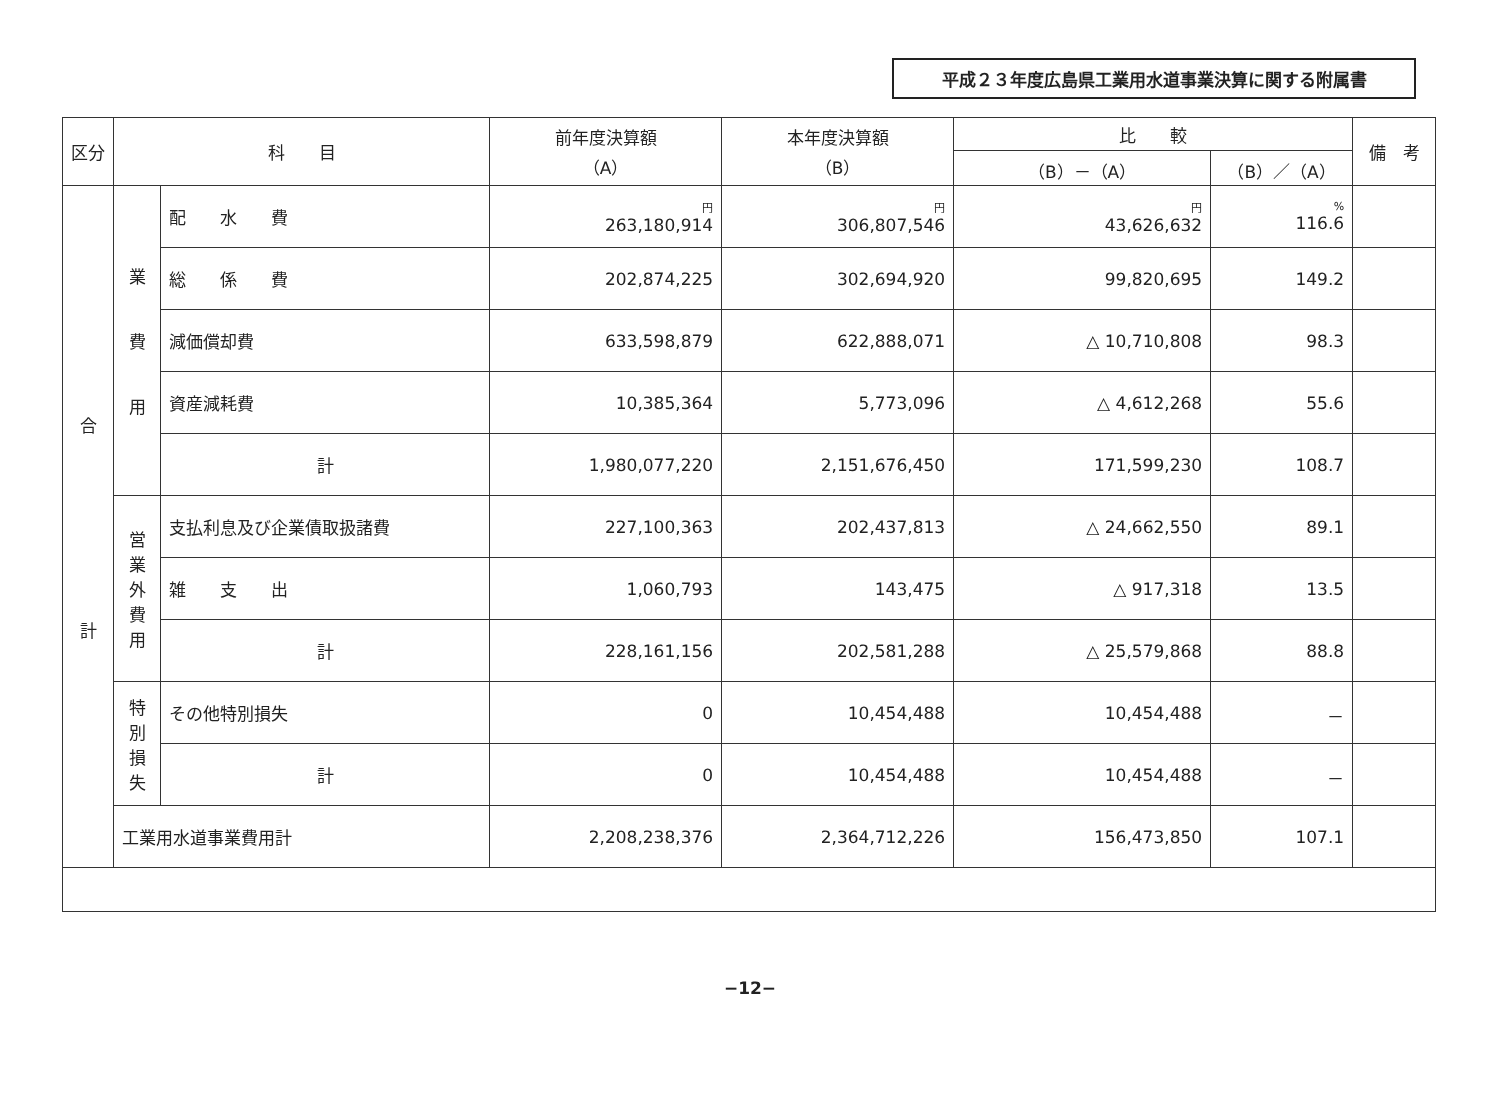平成２３年度広島県工業用水道事業決算に関する附属書
| 区分 | 科 目 | | 前年度決算額 （A） | 本年度決算額 （B） | 比 較 | | 備 考 |
| --- | --- | --- | --- | --- | --- | --- | --- |
| | | | | | （B）－（A） | （B）／（A） | |
| 合 計 | 業 費 用 | 配 水 費 | 円 263,180,914 | 円 306,807,546 | 円 43,626,632 | % 116.6 | |
| | | 総 係 費 | 202,874,225 | 302,694,920 | 99,820,695 | 149.2 | |
| | | 減価償却費 | 633,598,879 | 622,888,071 | △ 10,710,808 | 98.3 | |
| | | 資産減耗費 | 10,385,364 | 5,773,096 | △ 4,612,268 | 55.6 | |
| | | 計 | 1,980,077,220 | 2,151,676,450 | 171,599,230 | 108.7 | |
| | 営 業 外 費 用 | 支払利息及び企業債取扱諸費 | 227,100,363 | 202,437,813 | △ 24,662,550 | 89.1 | |
| | | 雑 支 出 | 1,060,793 | 143,475 | △ 917,318 | 13.5 | |
| | | 計 | 228,161,156 | 202,581,288 | △ 25,579,868 | 88.8 | |
| | 特 別 損 失 | その他特別損失 | 0 | 10,454,488 | 10,454,488 | － | |
| | | 計 | 0 | 10,454,488 | 10,454,488 | － | |
| | 工業用水道事業費用計 | | 2,208,238,376 | 2,364,712,226 | 156,473,850 | 107.1 | |
−12−